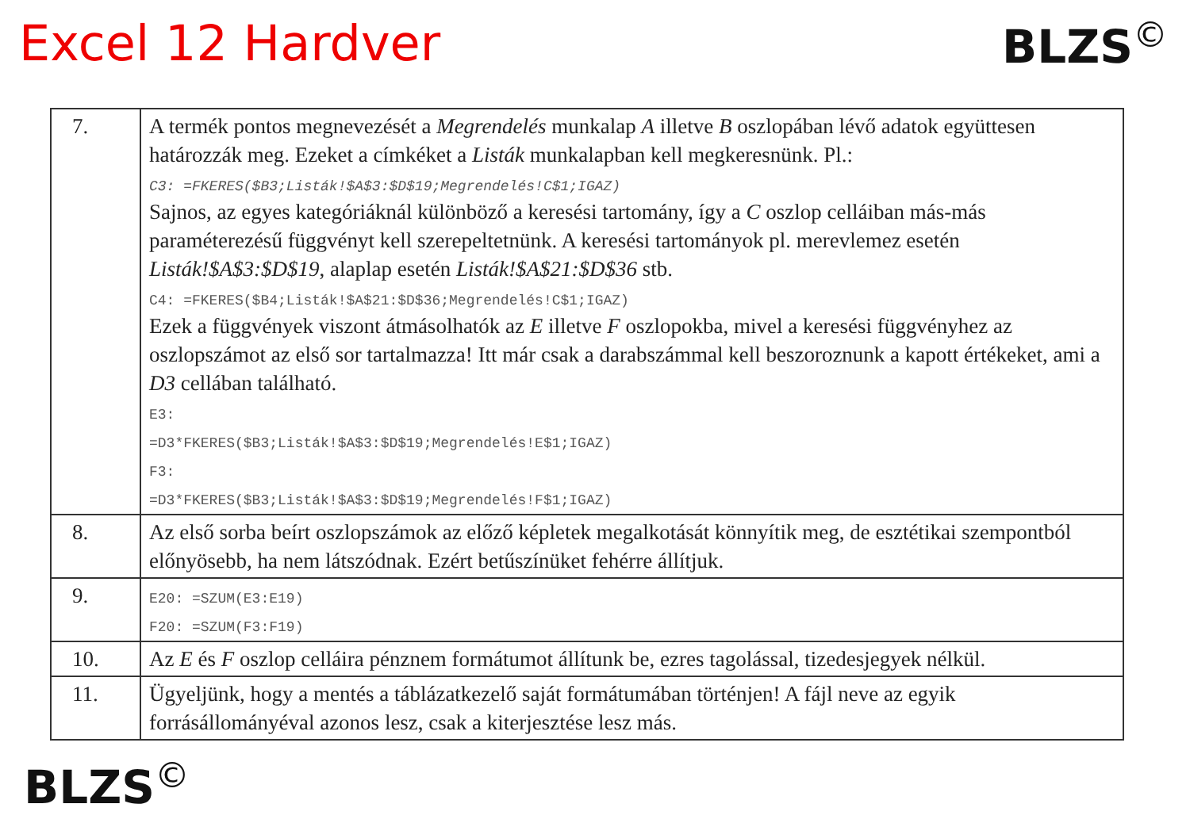Excel 12 Hardver BLZS<sup>©</sup>
| 7. | A termék pontos megnevezését a Megrendelés munkalap A illetve B oszlopában lévő adatok együttesen határozzák meg. Ezeket a címkéket a Listák munkalapban kell megkeresnünk. Pl.: C3: =FKERES($B3;Listák!$A$3:$D$19;Megrendelés!C$1;IGAZ) Sajnos, az egyes kategóriáknál különböző a keresési tartomány, így a C oszlop celláiban más-más paraméterezésű függvényt kell szerepeltetnünk. A keresési tartományok pl. merevlemez esetén Listák!$A$3:$D$19 , alaplap esetén Listák!$A$21:$D$36 stb. C4: =FKERES($B4;Listák!$A$21:$D$36;Megrendelés!C$1;IGAZ) Ezek a függvények viszont átmásolhatók az E illetve F oszlopokba, mivel a keresési függvényhez az oszlopszámot az első sor tartalmazza! Itt már csak a darabszámmal kell beszoroznunk a kapott értékeket, ami a D3 cellában található. E3: =D3*FKERES($B3;Listák!$A$3:$D$19;Megrendelés!E$1;IGAZ) F3: =D3*FKERES($B3;Listák!$A$3:$D$19;Megrendelés!F$1;IGAZ) |
| 8. | Az első sorba beírt oszlopszámok az előző képletek megalkotását könnyítik meg, de esztétikai szempontból előnyösebb, ha nem látszódnak. Ezért betűszínüket fehérre állítjuk. |
| 9. | E20: =SZUM(E3:E19) F20: =SZUM(F3:F19) |
| 10. | Az E és F oszlop celláira pénznem formátumot állítunk be, ezres tagolással, tizedesjegyek nélkül. |
| 11. | Ügyeljünk, hogy a mentés a táblázatkezelő saját formátumában történjen! A fájl neve az egyik forrásállományéval azonos lesz, csak a kiterjesztése lesz más. |
BLZS<sup>©</sup>